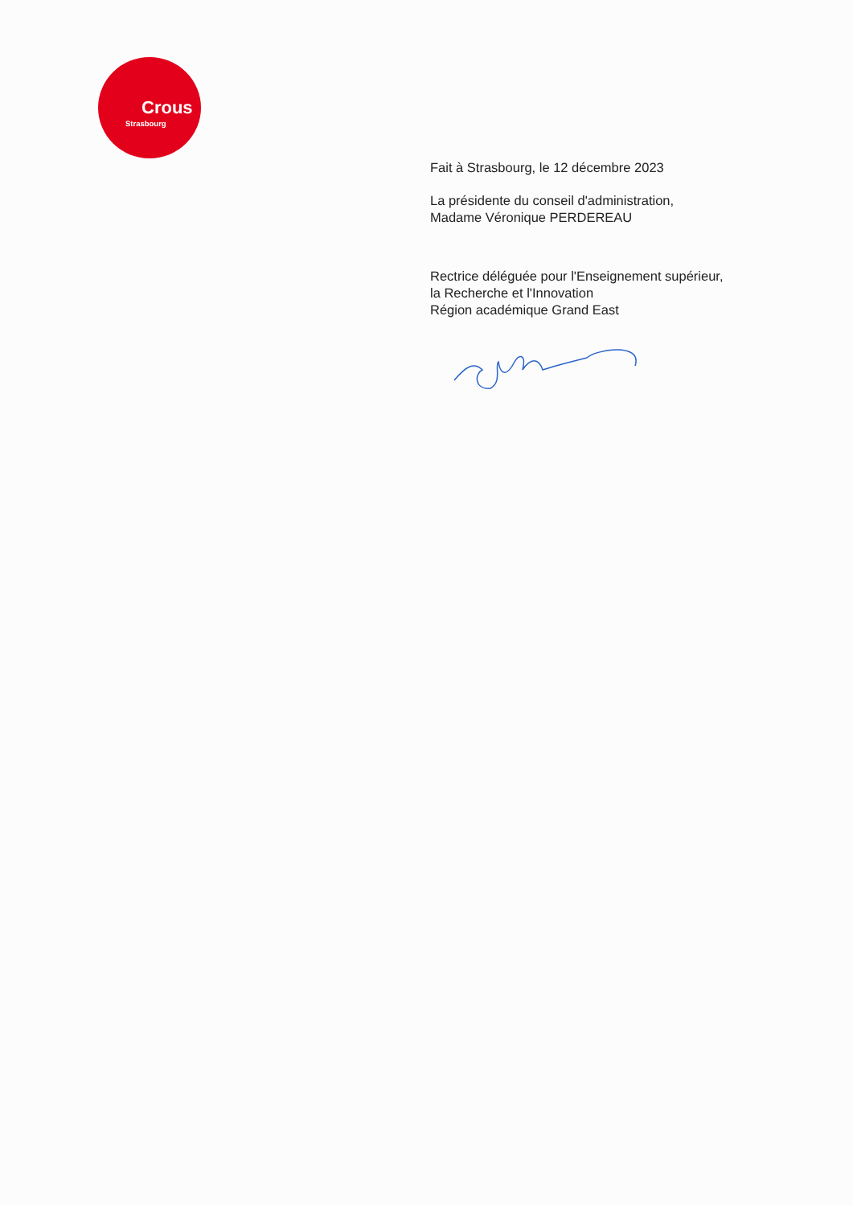Crous
Strasbourg
Fait à Strasbourg, le 12 décembre 2023
La présidente du conseil d'administration,
Madame Véronique PERDEREAU
Rectrice déléguée pour l'Enseignement supérieur,
la Recherche et l'Innovation
Région académique Grand East